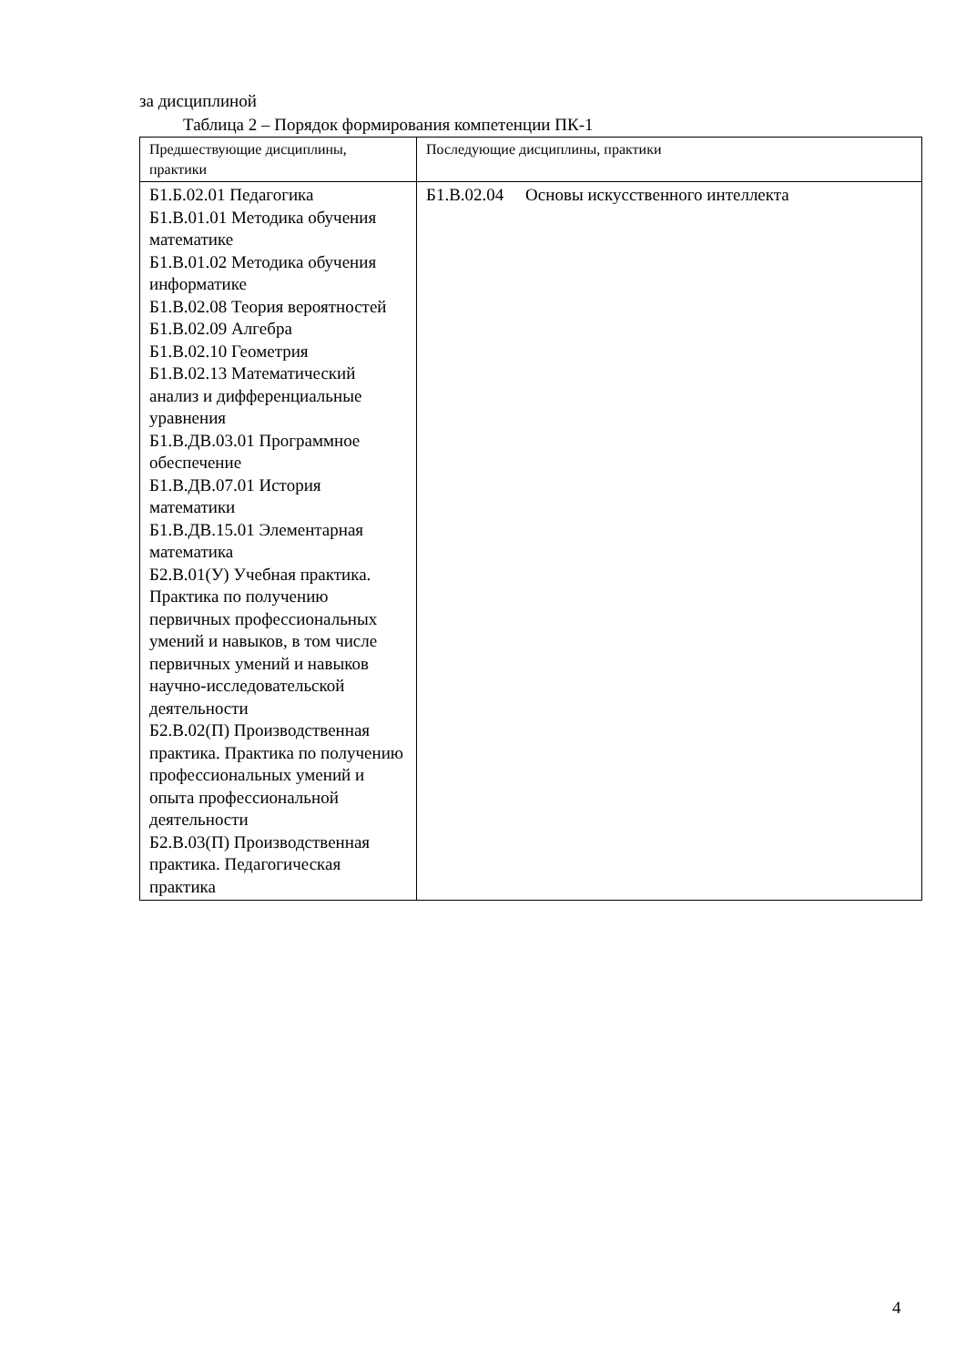за дисциплиной
Таблица 2 – Порядок формирования компетенции ПК-1
| Предшествующие дисциплины, практики | Последующие дисциплины, практики |
| --- | --- |
| Б1.Б.02.01 Педагогика Б1.В.01.01 Методика обучения математике Б1.В.01.02 Методика обучения информатике Б1.В.02.08 Теория вероятностей Б1.В.02.09 Алгебра Б1.В.02.10 Геометрия Б1.В.02.13 Математический анализ и дифференциальные уравнения Б1.В.ДВ.03.01 Программное обеспечение Б1.В.ДВ.07.01 История математики Б1.В.ДВ.15.01 Элементарная математика Б2.В.01(У) Учебная практика. Практика по получению первичных профессиональных умений и навыков, в том числе первичных умений и навыков научно-исследовательской деятельности Б2.В.02(П) Производственная практика. Практика по получению профессиональных умений и опыта профессиональной деятельности Б2.В.03(П) Производственная практика. Педагогическая практика | Б1.В.02.04 Основы искусственного интеллекта |
4